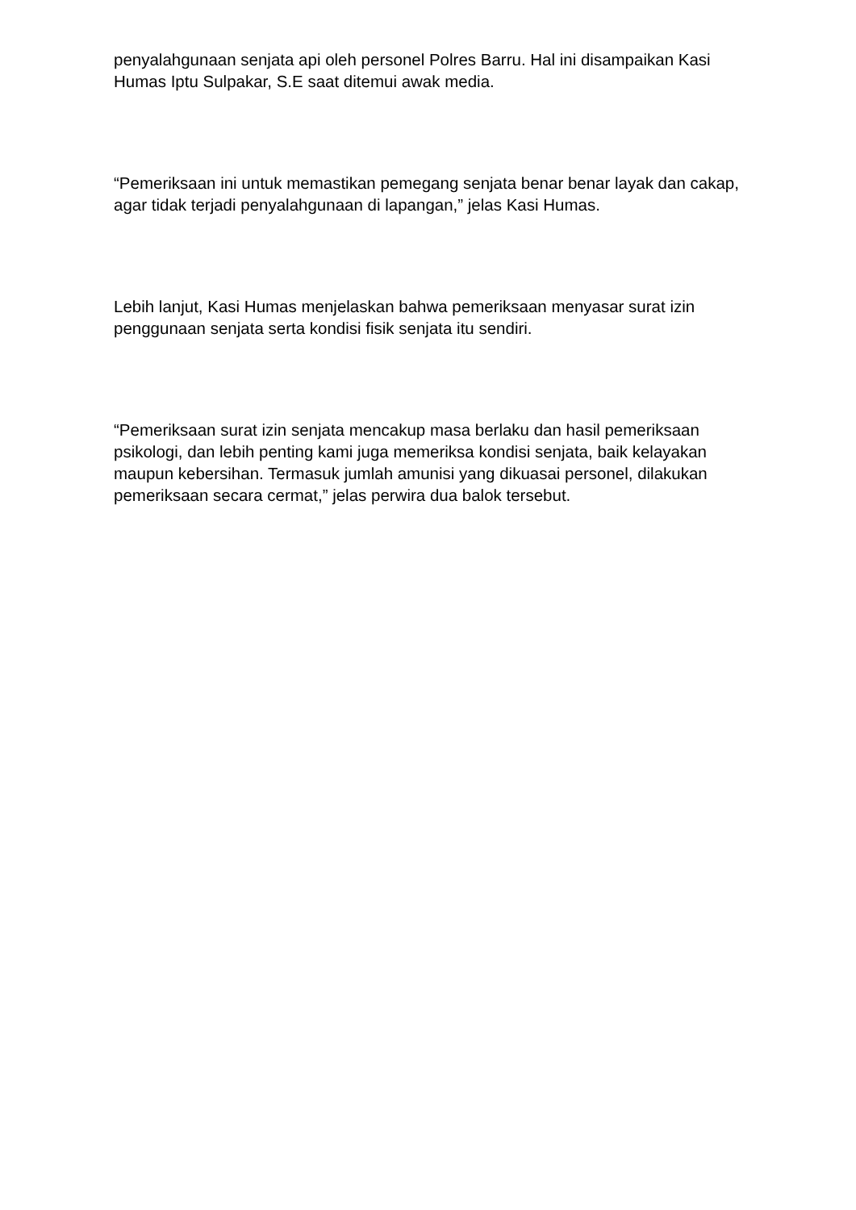penyalahgunaan senjata api oleh personel Polres Barru. Hal ini disampaikan Kasi Humas Iptu Sulpakar, S.E saat ditemui awak media.
“Pemeriksaan ini untuk memastikan pemegang senjata benar benar layak dan cakap, agar tidak terjadi penyalahgunaan di lapangan,” jelas Kasi Humas.
Lebih lanjut, Kasi Humas menjelaskan bahwa pemeriksaan menyasar surat izin penggunaan senjata serta kondisi fisik senjata itu sendiri.
“Pemeriksaan surat izin senjata mencakup masa berlaku dan hasil pemeriksaan psikologi, dan lebih penting kami juga memeriksa kondisi senjata, baik kelayakan maupun kebersihan. Termasuk jumlah amunisi yang dikuasai personel, dilakukan pemeriksaan secara cermat,” jelas perwira dua balok tersebut.